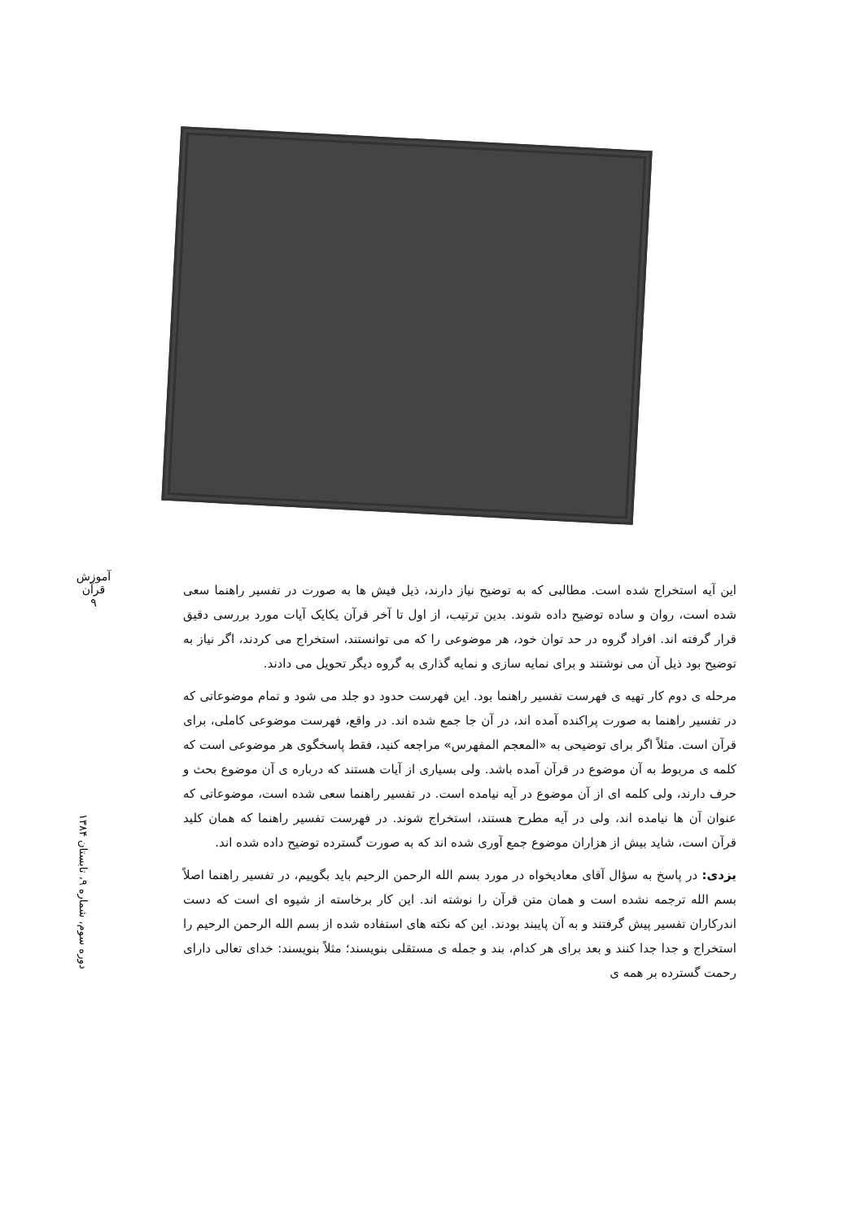آموزش قرآن
۹
دوره سوم، شماره ۹، تابستان ۱۳۸۴
این آیه استخراج شده است. مطالبی که به توضیح نیاز دارند، ذیل فیش ها به صورت در تفسیر راهنما سعی شده است، روان و ساده توضیح داده شوند. بدین ترتیب، از اول تا آخر قرآن یکایک آیات مورد بررسی دقیق قرار گرفته اند. افراد گروه در حد توان خود، هر موضوعی را که می توانستند، استخراج می کردند، اگر نیاز به توضیح بود ذیل آن می نوشتند و برای نمایه سازی و نمایه گذاری به گروه دیگر تحویل می دادند.
مرحله ی دوم کار تهیه ی فهرست تفسیر راهنما بود. این فهرست حدود دو جلد می شود و تمام موضوعاتی که در تفسیر راهنما به صورت پراکنده آمده اند، در آن جا جمع شده اند. در واقع، فهرست موضوعی کاملی، برای قرآن است. مثلاً اگر برای توضیحی به «المعجم المفهرس» مراجعه کنید، فقط پاسخگوی هر موضوعی است که کلمه ی مربوط به آن موضوع در قرآن آمده باشد. ولی بسیاری از آیات هستند که درباره ی آن موضوع بحث و حرف دارند، ولی کلمه ای از آن موضوع در آیه نیامده است. در تفسیر راهنما سعی شده است، موضوعاتی که عنوان آن ها نیامده اند، ولی در آیه مطرح هستند، استخراج شوند. در فهرست تفسیر راهنما که همان کلید قرآن است، شاید بیش از هزاران موضوع جمع آوری شده اند که به صورت گسترده توضیح داده شده اند.
یزدی: در پاسخ به سؤال آقای معادیخواه در مورد بسم الله الرحمن الرحیم باید بگوییم، در تفسیر راهنما اصلاً بسم الله ترجمه نشده است و همان متن قرآن را نوشته اند. این کار برخاسته از شیوه ای است که دست اندرکاران تفسیر پیش گرفتند و به آن پایبند بودند. این که نکته های استفاده شده از بسم الله الرحمن الرحیم را استخراج و جدا جدا کنند و بعد برای هر کدام، بند و جمله ی مستقلی بنویسند؛ مثلاً بنویسند: خدای تعالی دارای رحمت گسترده بر همه ی